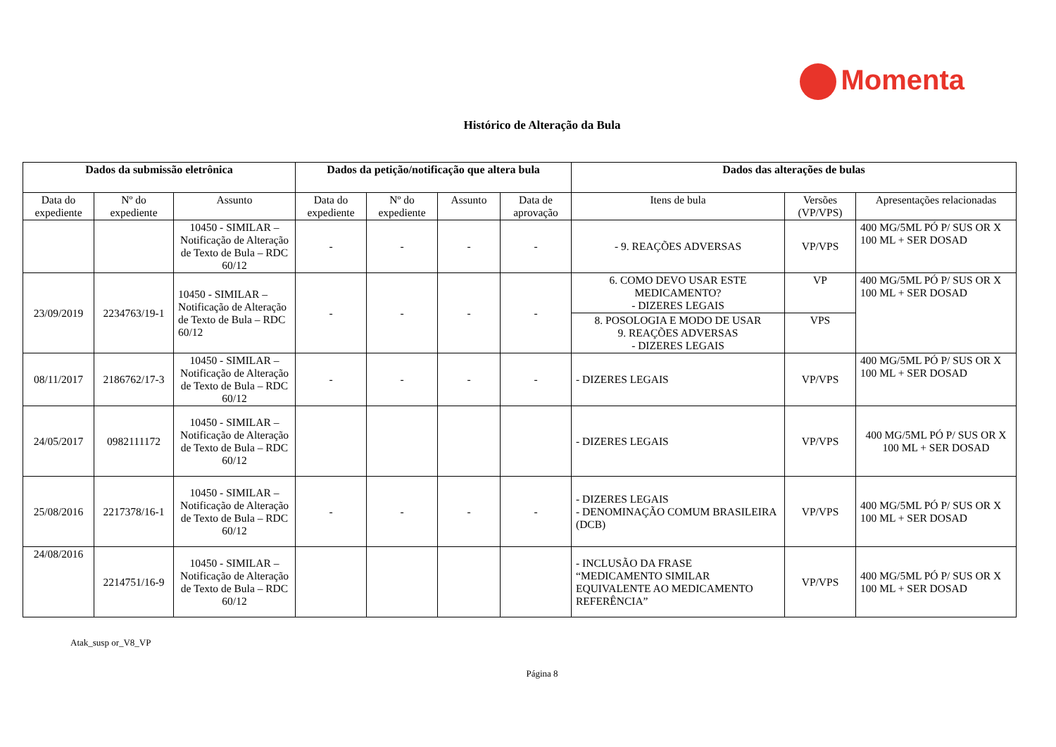Momenta
Histórico de Alteração da Bula
| Dados da submissão eletrônica | | | Dados da petição/notificação que altera bula | | | | Dados das alterações de bulas | | |
| --- | --- | --- | --- | --- | --- | --- | --- | --- | --- |
| Data do expediente | Nº do expediente | Assunto | Data do expediente | Nº do expediente | Assunto | Data de aprovação | Itens de bula | Versões (VP/VPS) | Apresentações relacionadas |
| | | 10450 - SIMILAR – Notificação de Alteração de Texto de Bula – RDC 60/12 | - | - | - | - | - 9. REAÇÕES ADVERSAS | VP/VPS | 400 MG/5ML PÓ P/ SUS OR X 100 ML + SER DOSAD |
| 23/09/2019 | 2234763/19-1 | 10450 - SIMILAR – Notificação de Alteração de Texto de Bula – RDC 60/12 | - | - | - | - | 6. COMO DEVO USAR ESTE MEDICAMENTO? - DIZERES LEGAIS | VP | 400 MG/5ML PÓ P/ SUS OR X 100 ML + SER DOSAD |
| | | | | | | | 8. POSOLOGIA E MODO DE USAR 9. REAÇÕES ADVERSAS - DIZERES LEGAIS | VPS | |
| 08/11/2017 | 2186762/17-3 | 10450 - SIMILAR – Notificação de Alteração de Texto de Bula – RDC 60/12 | - | - | - | - | - DIZERES LEGAIS | VP/VPS | 400 MG/5ML PÓ P/ SUS OR X 100 ML + SER DOSAD |
| 24/05/2017 | 0982111172 | 10450 - SIMILAR – Notificação de Alteração de Texto de Bula – RDC 60/12 | | | | | - DIZERES LEGAIS | VP/VPS | 400 MG/5ML PÓ P/ SUS OR X 100 ML + SER DOSAD |
| 25/08/2016 | 2217378/16-1 | 10450 - SIMILAR – Notificação de Alteração de Texto de Bula – RDC 60/12 | - | - | - | - | - DIZERES LEGAIS - DENOMINAÇÃO COMUM BRASILEIRA (DCB) | VP/VPS | 400 MG/5ML PÓ P/ SUS OR X 100 ML + SER DOSAD |
| 24/08/2016 | 2214751/16-9 | 10450 - SIMILAR – Notificação de Alteração de Texto de Bula – RDC 60/12 | | | | | - INCLUSÃO DA FRASE “MEDICAMENTO SIMILAR EQUIVALENTE AO MEDICAMENTO REFERÊNCIA” | VP/VPS | 400 MG/5ML PÓ P/ SUS OR X 100 ML + SER DOSAD |
Atak_susp or_V8_VP
Página 8